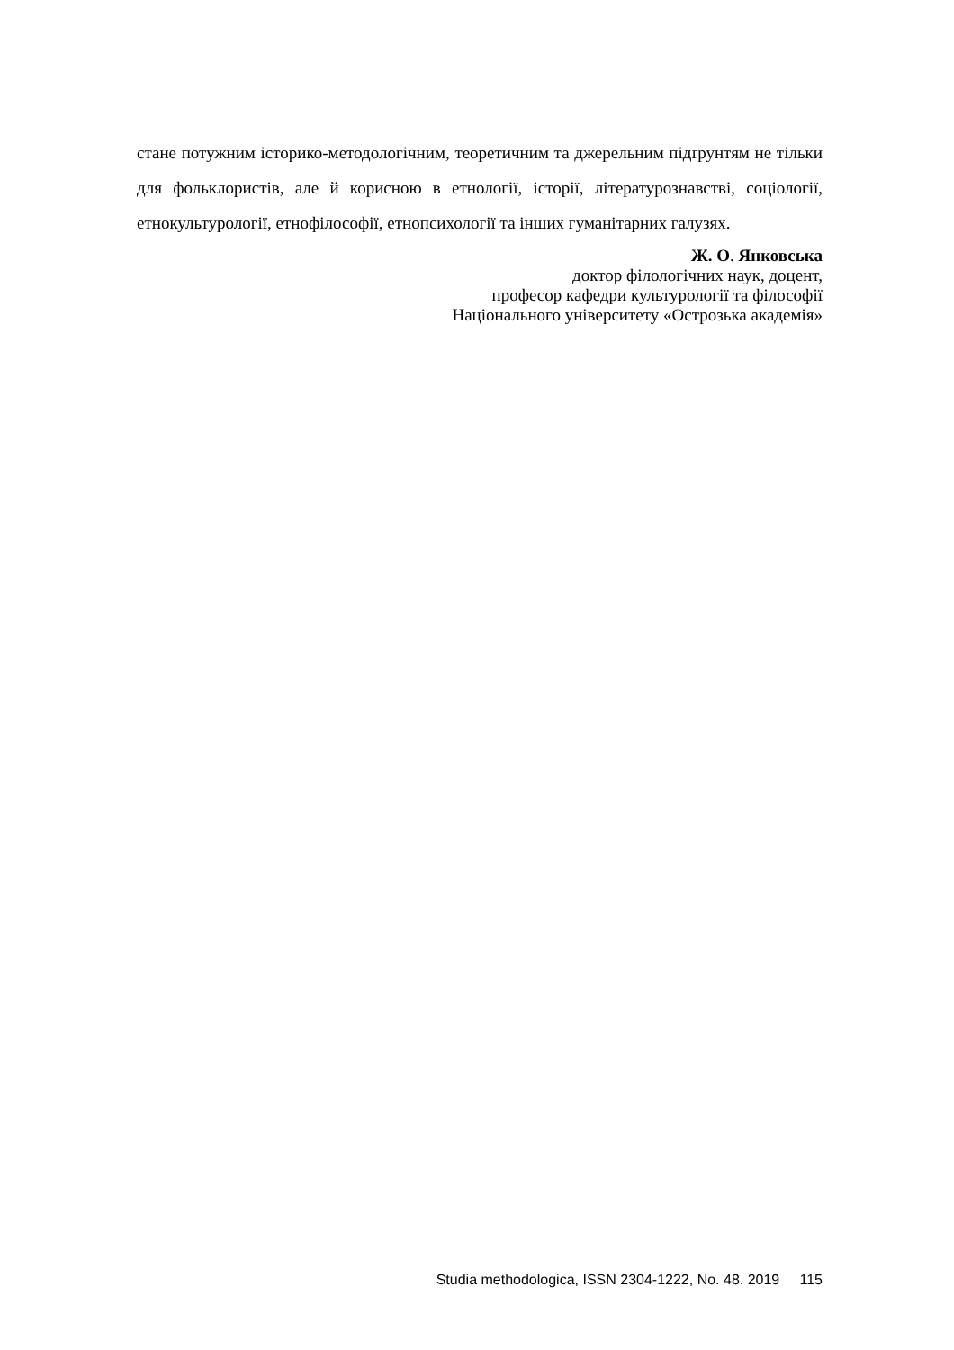стане потужним історико-методологічним, теоретичним та джерельним підґрунтям не тільки для фольклористів, але й корисною в етнології, історії, літературознавстві, соціології, етнокультурології, етнофілософії, етнопсихології та інших гуманітарних галузях.
Ж. О. Янковська
доктор філологічних наук, доцент,
професор кафедри культурології та філософії
Національного університету «Острозька академія»
Studia methodologica, ISSN 2304-1222, No. 48. 2019 115